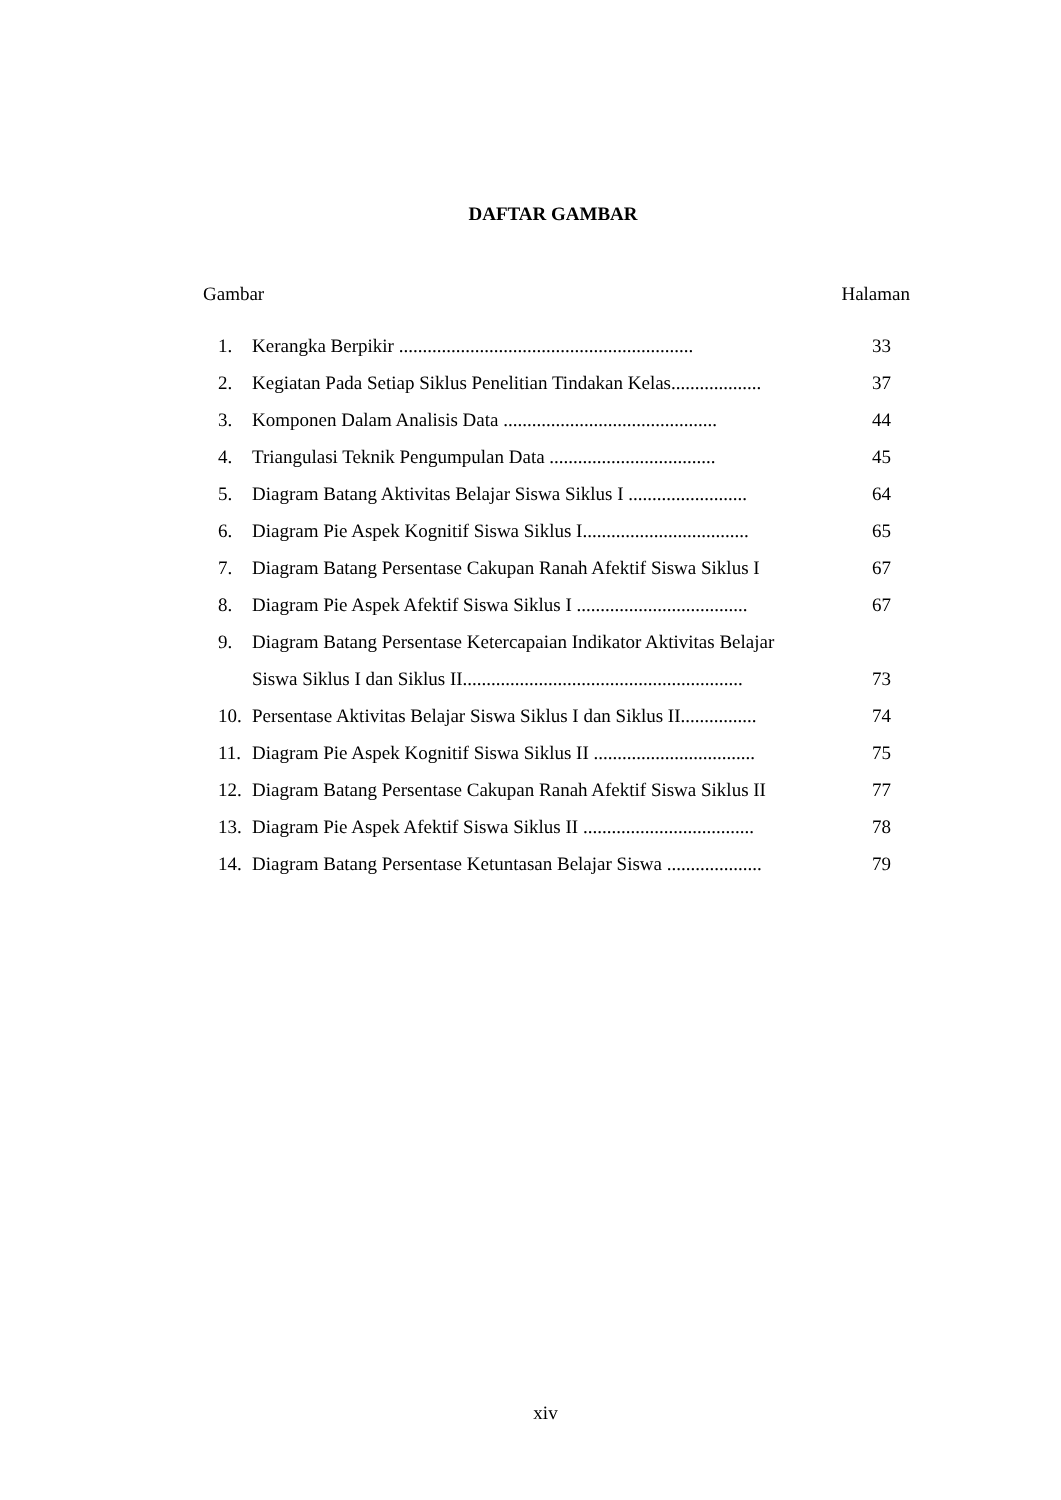DAFTAR GAMBAR
Gambar Halaman
| 1. | Kerangka Berpikir .............................................................. | 33 |
| 2. | Kegiatan Pada Setiap Siklus Penelitian Tindakan Kelas................... | 37 |
| 3. | Komponen Dalam Analisis Data ............................................. | 44 |
| 4. | Triangulasi Teknik Pengumpulan Data ................................... | 45 |
| 5. | Diagram Batang Aktivitas Belajar Siswa Siklus I ......................... | 64 |
| 6. | Diagram Pie Aspek Kognitif Siswa Siklus I................................... | 65 |
| 7. | Diagram Batang Persentase Cakupan Ranah Afektif Siswa Siklus I | 67 |
| 8. | Diagram Pie Aspek Afektif Siswa Siklus I .................................... | 67 |
| 9. | Diagram Batang Persentase Ketercapaian Indikator Aktivitas Belajar | |
| | Siswa Siklus I dan Siklus II........................................................... | 73 |
| 10. | Persentase Aktivitas Belajar Siswa Siklus I dan Siklus II................ | 74 |
| 11. | Diagram Pie Aspek Kognitif Siswa Siklus II .................................. | 75 |
| 12. | Diagram Batang Persentase Cakupan Ranah Afektif Siswa Siklus II | 77 |
| 13. | Diagram Pie Aspek Afektif Siswa Siklus II .................................... | 78 |
| 14. | Diagram Batang Persentase Ketuntasan Belajar Siswa .................... | 79 |
xiv